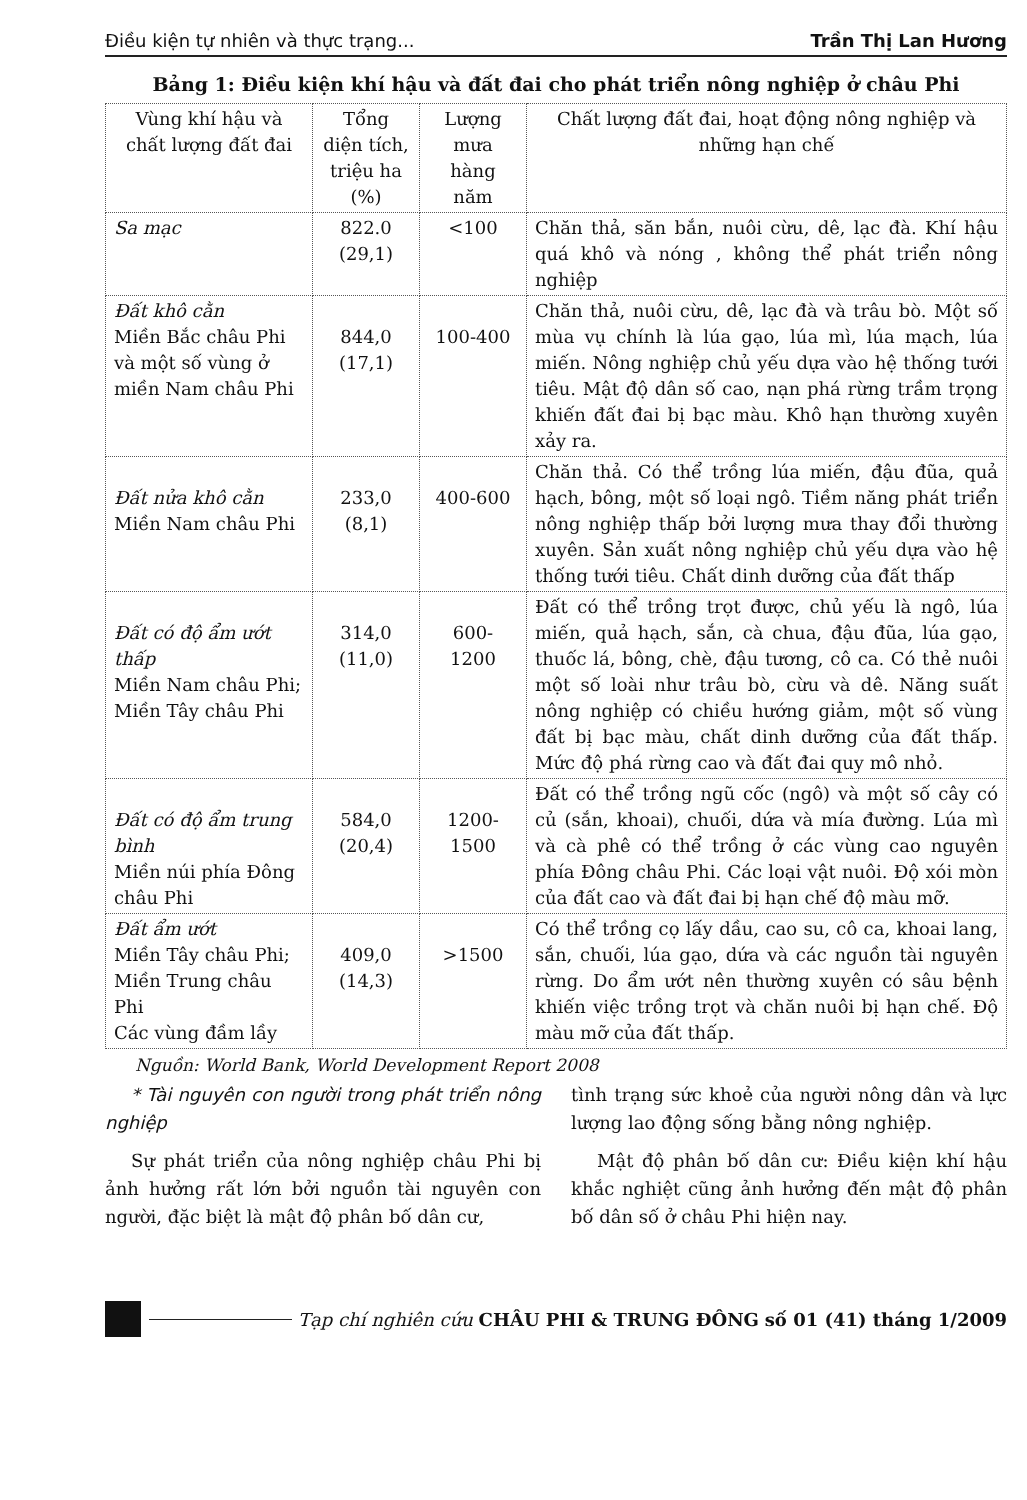Điều kiện tự nhiên và thực trạng... Trần Thị Lan Hương
Bảng 1: Điều kiện khí hậu và đất đai cho phát triển nông nghiệp ở châu Phi
| Vùng khí hậu và chất lượng đất đai | Tổng diện tích, triệu ha (%) | Lượng mưa hàng năm | Chất lượng đất đai, hoạt động nông nghiệp và những hạn chế |
| --- | --- | --- | --- |
| Sa mạc | 822.0 (29,1) | <100 | Chăn thả, săn bắn, nuôi cừu, dê, lạc đà. Khí hậu quá khô và nóng , không thể phát triển nông nghiệp |
| Đất khô cằn Miền Bắc châu Phi và một số vùng ở miền Nam châu Phi | 844,0 (17,1) | 100-400 | Chăn thả, nuôi cừu, dê, lạc đà và trâu bò. Một số mùa vụ chính là lúa gạo, lúa mì, lúa mạch, lúa miến. Nông nghiệp chủ yếu dựa vào hệ thống tưới tiêu. Mật độ dân số cao, nạn phá rừng trầm trọng khiến đất đai bị bạc màu. Khô hạn thường xuyên xảy ra. |
| Đất nửa khô cằn Miền Nam châu Phi | 233,0 (8,1) | 400-600 | Chăn thả. Có thể trồng lúa miến, đậu đũa, quả hạch, bông, một số loại ngô. Tiềm năng phát triển nông nghiệp thấp bởi lượng mưa thay đổi thường xuyên. Sản xuất nông nghiệp chủ yếu dựa vào hệ thống tưới tiêu. Chất dinh dưỡng của đất thấp |
| Đất có độ ẩm ướt thấp Miền Nam châu Phi; Miền Tây châu Phi | 314,0 (11,0) | 600- 1200 | Đất có thể trồng trọt được, chủ yếu là ngô, lúa miến, quả hạch, sắn, cà chua, đậu đũa, lúa gạo, thuốc lá, bông, chè, đậu tương, cô ca. Có thẻ nuôi một số loài như trâu bò, cừu và dê. Năng suất nông nghiệp có chiều hướng giảm, một số vùng đất bị bạc màu, chất dinh dưỡng của đất thấp. Mức độ phá rừng cao và đất đai quy mô nhỏ. |
| Đất có độ ẩm trung bình Miền núi phía Đông châu Phi | 584,0 (20,4) | 1200- 1500 | Đất có thể trồng ngũ cốc (ngô) và một số cây có củ (sắn, khoai), chuối, dứa và mía đường. Lúa mì và cà phê có thể trồng ở các vùng cao nguyên phía Đông châu Phi. Các loại vật nuôi. Độ xói mòn của đất cao và đất đai bị hạn chế độ màu mỡ. |
| Đất ẩm ướt Miền Tây châu Phi; Miền Trung châu Phi Các vùng đầm lầy | 409,0 (14,3) | >1500 | Có thể trồng cọ lấy dầu, cao su, cô ca, khoai lang, sắn, chuối, lúa gạo, dứa và các nguồn tài nguyên rừng. Do ẩm ướt nên thường xuyên có sâu bệnh khiến việc trồng trọt và chăn nuôi bị hạn chế. Độ màu mỡ của đất thấp. |
Nguồn: World Bank, World Development Report 2008
* Tài nguyên con người trong phát triển nông nghiệp
Sự phát triển của nông nghiệp châu Phi bị ảnh hưởng rất lớn bởi nguồn tài nguyên con người, đặc biệt là mật độ phân bố dân cư,
tình trạng sức khoẻ của người nông dân và lực lượng lao động sống bằng nông nghiệp.
Mật độ phân bố dân cư: Điều kiện khí hậu khắc nghiệt cũng ảnh hưởng đến mật độ phân bố dân số ở châu Phi hiện nay.
Tạp chí nghiên cứu CHÂU PHI & TRUNG ĐÔNG số 01 (41) tháng 1/2009